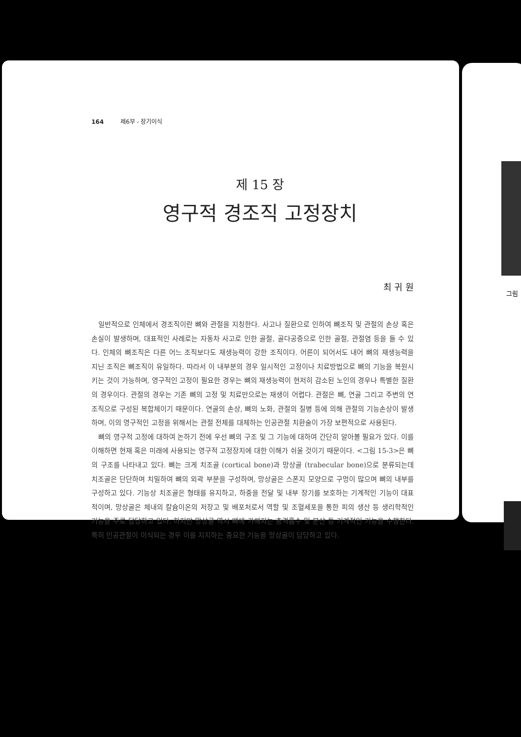164 제6부 - 장기이식
제 15 장
영구적 경조직 고정장치
최 귀 원
일반적으로 인체에서 경조직이란 뼈와 관절을 지칭한다. 사고나 질환으로 인하여 뼈조직 및 관절의 손상 혹은 손실이 발생하며, 대표적인 사례로는 자동차 사고로 인한 골절, 골다공증으로 인한 골절, 관절염 등을 들 수 있다. 인체의 뼈조직은 다른 어느 조직보다도 재생능력이 강한 조직이다. 어른이 되어서도 내어 뼈의 재생능력을 지닌 조직은 뼈조직이 유일하다. 따라서 이 내부분의 경우 일시적인 고정이나 치료방법으로 뼈의 기능을 복원시키는 것이 가능하며, 영구적인 고정이 필요한 경우는 뼈의 재생능력이 현저히 감소된 노인의 경우나 특별한 질환의 경우이다. 관절의 경우는 기존 뼈의 고정 및 치료만으로는 재생이 어렵다. 관절은 뼈, 연골 그리고 주변의 연조직으로 구성된 복합체이기 때문이다. 연골의 손상, 뼈의 노화, 관절의 질병 등에 의해 관절의 기능손상이 발생하며, 이의 영구적인 고정을 위해서는 관절 전체를 대체하는 인공관절 치환술이 가장 보편적으로 사용된다.
뼈의 영구적 고정에 대하여 논하기 전에 우선 뼈의 구조 및 그 기능에 대하여 간단히 알아볼 필요가 있다. 이를 이해하면 현재 혹은 미래에 사용되는 영구적 고정장치에 대한 이해가 쉬울 것이기 때문이다. <그림 15-3>은 뼈의 구조를 나타내고 있다. 뼈는 크게 치조골 (cortical bone)과 망상골 (trabecular bone)으로 분류되는데 치조골은 단단하며 치밀하여 뼈의 외곽 부분을 구성하며, 망상골은 스폰지 모양으로 구멍이 많으며 뼈의 내부를 구성하고 있다. 기능상 치조골은 형태를 유지하고, 하중을 전달 및 내부 장기를 보호하는 기계적인 기능이 대표적이며, 망상골은 체내의 칼슘이온의 저장고 및 배포처로서 역할 및 조혈세포을 통한 피의 생산 등 생리학적인 기능을 주로 담당하고 있다. 하지만 망상골 역시 뼈에 가해지는 충격흡수 및 분산 등 기계적인 기능을 수행한다. 특히 인공관절이 이식되는 경우 이를 지지하는 중요한 기능을 망상골이 담당하고 있다.
그림